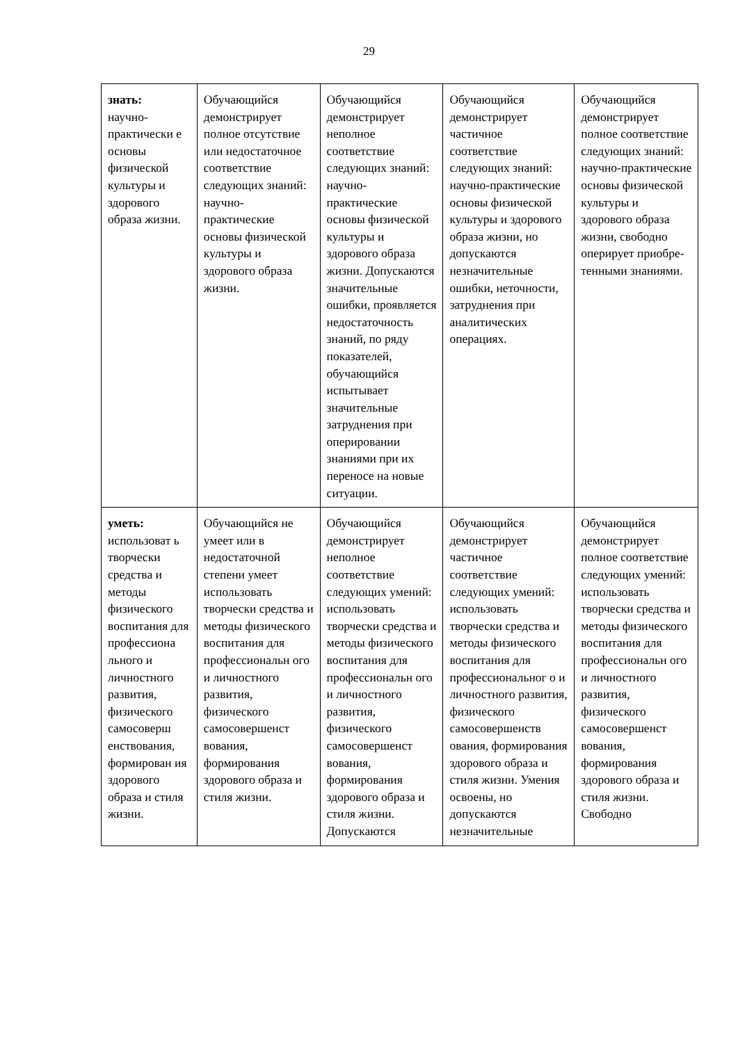29
| знать: научно-практически е основы физической культуры и здорового образа жизни. | Обучающийся демонстрирует полное отсутствие или недостаточное соответствие следующих знаний: научно-практические основы физической культуры и здорового образа жизни. | Обучающийся демонстрирует неполное соответствие следующих знаний: научно-практические основы физической культуры и здорового образа жизни. Допускаются значительные ошибки, проявляется недостаточность знаний, по ряду показателей, обучающийся испытывает значительные затруднения при оперировании знаниями при их переносе на новые ситуации. | Обучающийся демонстрирует частичное соответствие следующих знаний: научно-практические основы физической культуры и здорового образа жизни, но допускаются незначительные ошибки, неточности, затруднения при аналитических операциях. | Обучающийся демонстрирует полное соответствие следующих знаний: научно-практические основы физической культуры и здорового образа жизни, свободно оперирует приобре-тенными знаниями. |
| уметь: использоват ь творчески средства и методы физического воспитания для профессиона льного и личностного развития, физического самосоверш енствования, формирован ия здорового образа и стиля жизни. | Обучающийся не умеет или в недостаточной степени умеет использовать творчески средства и методы физического воспитания для профессиональн ого и личностного развития, физического самосовершенст вования, формирования здорового образа и стиля жизни. | Обучающийся демонстрирует неполное соответствие следующих умений: использовать творчески средства и методы физического воспитания для профессиональн ого и личностного развития, физического самосовершенст вования, формирования здорового образа и стиля жизни. Допускаются | Обучающийся демонстрирует частичное соответствие следующих умений: использовать творчески средства и методы физического воспитания для профессиональног о и личностного развития, физического самосовершенств ования, формирования здорового образа и стиля жизни. Умения освоены, но допускаются незначительные | Обучающийся демонстрирует полное соответствие следующих умений: использовать творчески средства и методы физического воспитания для профессиональн ого и личностного развития, физического самосовершенст вования, формирования здорового образа и стиля жизни. Свободно |